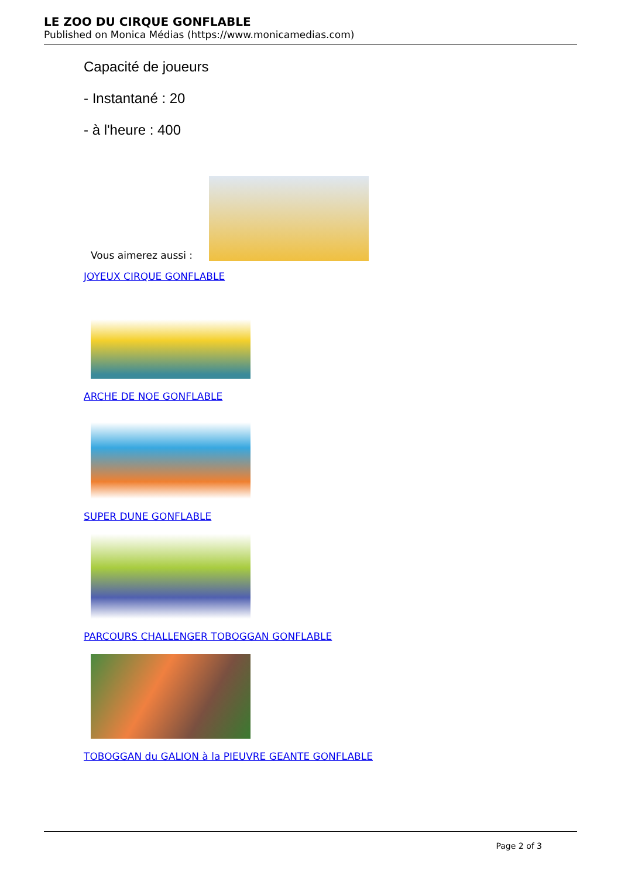LE ZOO DU CIRQUE GONFLABLE
Published on Monica Médias (https://www.monicamedias.com)
Capacité de joueurs
- Instantané : 20
- à l'heure : 400
Vous aimerez aussi :
JOYEUX CIRQUE GONFLABLE
ARCHE DE NOE GONFLABLE
SUPER DUNE GONFLABLE
PARCOURS CHALLENGER TOBOGGAN GONFLABLE
TOBOGGAN du GALION à la PIEUVRE GEANTE GONFLABLE
Page 2 of 3